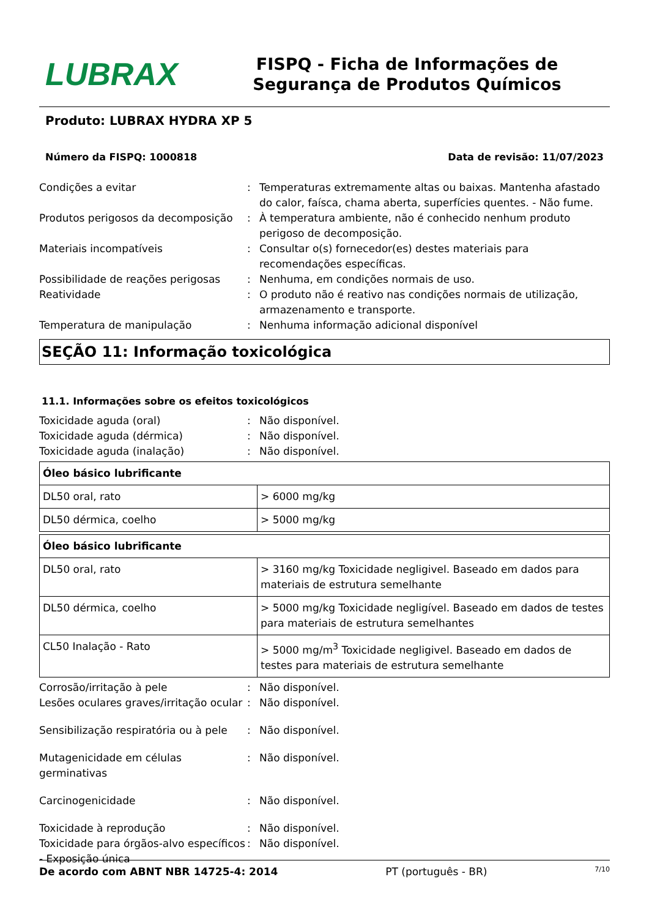LUBRAX
FISPQ - Ficha de Informações de Segurança de Produtos Químicos
Produto: LUBRAX HYDRA XP 5
Número da FISPQ: 1000818 Data de revisão: 11/07/2023
Condições a evitar
:
Temperaturas extremamente altas ou baixas. Mantenha afastado do calor, faísca, chama aberta, superfícies quentes. - Não fume.
Produtos perigosos da decomposição
:
À temperatura ambiente, não é conhecido nenhum produto perigoso de decomposição.
Materiais incompatíveis
:
Consultar o(s) fornecedor(es) destes materiais para recomendações específicas.
Possibilidade de reações perigosas
:
Nenhuma, em condições normais de uso.
Reatividade
:
O produto não é reativo nas condições normais de utilização, armazenamento e transporte.
Temperatura de manipulação
:
Nenhuma informação adicional disponível
SEÇÃO 11: Informação toxicológica
11.1. Informações sobre os efeitos toxicológicos
Toxicidade aguda (oral)
:
Não disponível.
Toxicidade aguda (dérmica)
:
Não disponível.
Toxicidade aguda (inalação)
:
Não disponível.
| Óleo básico lubrificante | |
| --- | --- |
| DL50 oral, rato | > 6000 mg/kg |
| DL50 dérmica, coelho | > 5000 mg/kg |
| Óleo básico lubrificante | |
| --- | --- |
| DL50 oral, rato | > 3160 mg/kg Toxicidade negligivel. Baseado em dados para materiais de estrutura semelhante |
| DL50 dérmica, coelho | > 5000 mg/kg Toxicidade negligível. Baseado em dados de testes para materiais de estrutura semelhantes |
| CL50 Inalação - Rato | > 5000 mg/m<sup>3</sup> Toxicidade negligivel. Baseado em dados de testes para materiais de estrutura semelhante |
Corrosão/irritação à pele
:
Não disponível.
Lesões oculares graves/irritação ocular
:
Não disponível.
Sensibilização respiratória ou à pele
:
Não disponível.
Mutagenicidade em células germinativas
:
Não disponível.
Carcinogenicidade
:
Não disponível.
Toxicidade à reprodução
:
Não disponível.
Toxicidade para órgãos-alvo específicos - Exposição única
:
Não disponível.
De acordo com ABNT NBR 14725-4: 2014 PT (português - BR) 7/10